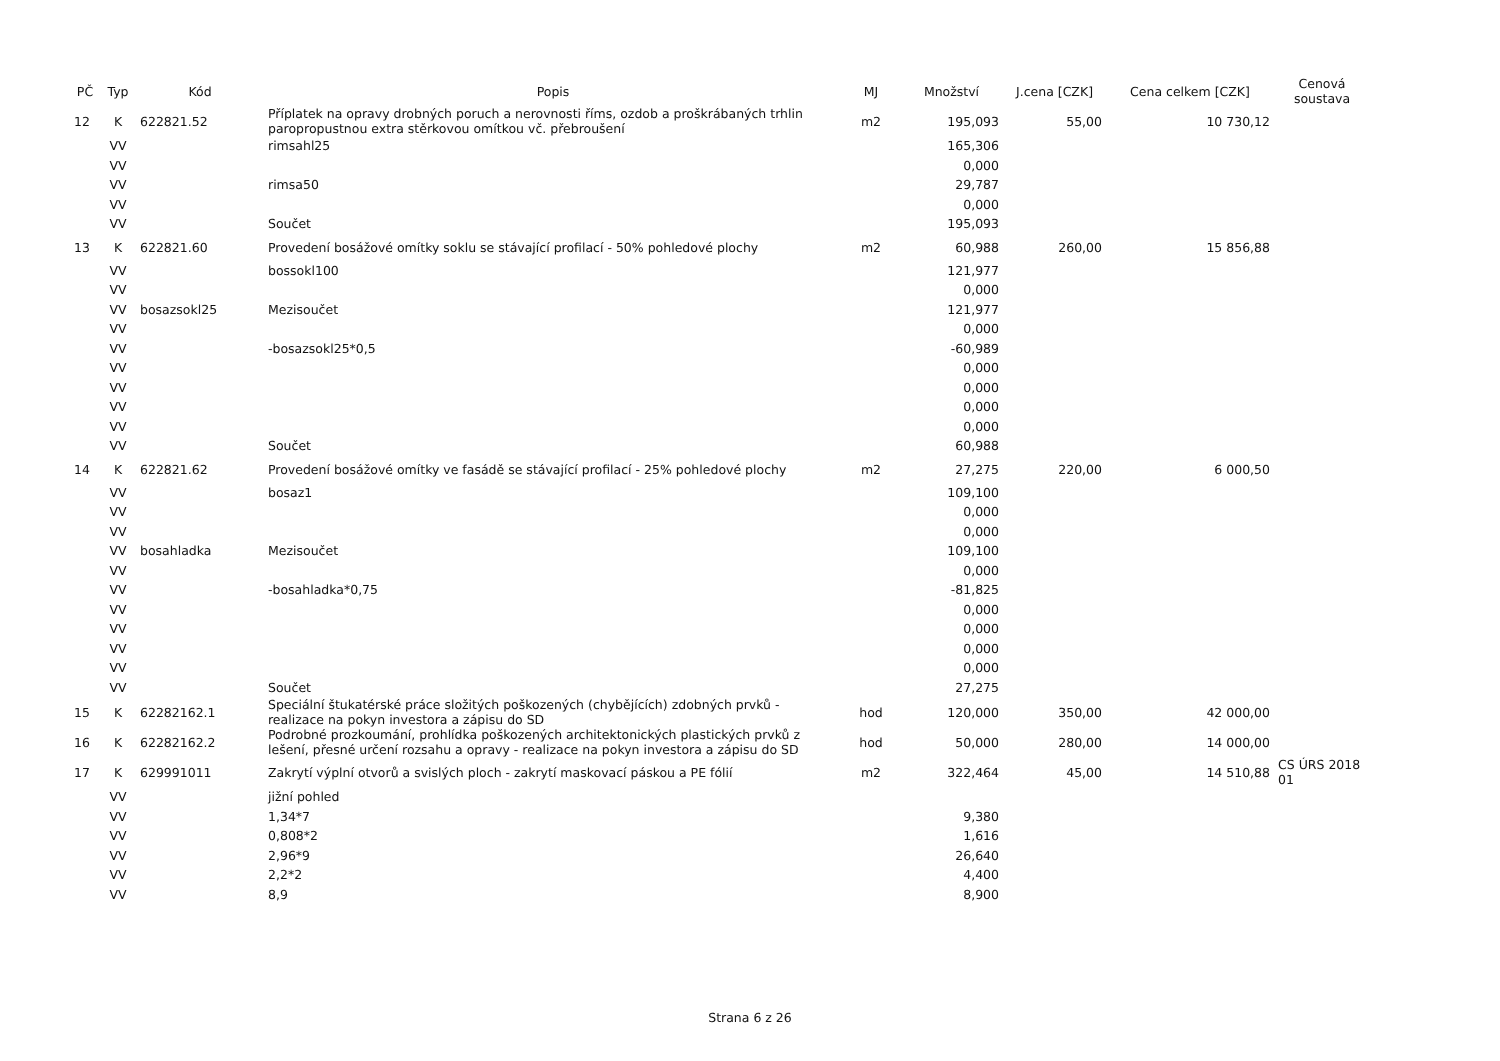| PČ | Typ | Kód | Popis | MJ | Množství | J.cena [CZK] | Cena celkem [CZK] | Cenová soustava |
| --- | --- | --- | --- | --- | --- | --- | --- | --- |
| 12 | K | 622821.52 | Příplatek na opravy drobných poruch a nerovnosti říms, ozdob a proškrábaných trhlin paropropustnou extra stěrkovou omítkou vč. přebroušení | m2 | 195,093 | 55,00 | 10 730,12 | |
| | VV | | rimsahl25 | | 165,306 | | | |
| | VV | | | | 0,000 | | | |
| | VV | | rimsa50 | | 29,787 | | | |
| | VV | | | | 0,000 | | | |
| | VV | | Součet | | 195,093 | | | |
| 13 | K | 622821.60 | Provedení bosážové omítky soklu se stávající profilací - 50% pohledové plochy | m2 | 60,988 | 260,00 | 15 856,88 | |
| | VV | | bossokl100 | | 121,977 | | | |
| | VV | | | | 0,000 | | | |
| | VV | bosazsokl25 | Mezisoučet | | 121,977 | | | |
| | VV | | | | 0,000 | | | |
| | VV | | -bosazsokl25*0,5 | | -60,989 | | | |
| | VV | | | | 0,000 | | | |
| | VV | | | | 0,000 | | | |
| | VV | | | | 0,000 | | | |
| | VV | | | | 0,000 | | | |
| | VV | | Součet | | 60,988 | | | |
| 14 | K | 622821.62 | Provedení bosážové omítky ve fasádě se stávající profilací - 25% pohledové plochy | m2 | 27,275 | 220,00 | 6 000,50 | |
| | VV | | bosaz1 | | 109,100 | | | |
| | VV | | | | 0,000 | | | |
| | VV | | | | 0,000 | | | |
| | VV | bosahladka | Mezisoučet | | 109,100 | | | |
| | VV | | | | 0,000 | | | |
| | VV | | -bosahladka*0,75 | | -81,825 | | | |
| | VV | | | | 0,000 | | | |
| | VV | | | | 0,000 | | | |
| | VV | | | | 0,000 | | | |
| | VV | | | | 0,000 | | | |
| | VV | | Součet | | 27,275 | | | |
| 15 | K | 62282162.1 | Speciální štukatérské práce složitých poškozených (chybějících) zdobných prvků - realizace na pokyn investora a zápisu do SD | hod | 120,000 | 350,00 | 42 000,00 | |
| 16 | K | 62282162.2 | Podrobné prozkoumání, prohlídka poškozených architektonických plastických prvků z lešení, přesné určení rozsahu a opravy - realizace na pokyn investora a zápisu do SD | hod | 50,000 | 280,00 | 14 000,00 | |
| 17 | K | 629991011 | Zakrytí výplní otvorů a svislých ploch - zakrytí maskovací páskou a PE fólií | m2 | 322,464 | 45,00 | 14 510,88 | CS ÚRS 2018 01 |
| | VV | | jižní pohled | | | | | |
| | VV | | 1,34*7 | | 9,380 | | | |
| | VV | | 0,808*2 | | 1,616 | | | |
| | VV | | 2,96*9 | | 26,640 | | | |
| | VV | | 2,2*2 | | 4,400 | | | |
| | VV | | 8,9 | | 8,900 | | | |
Strana 6 z 26